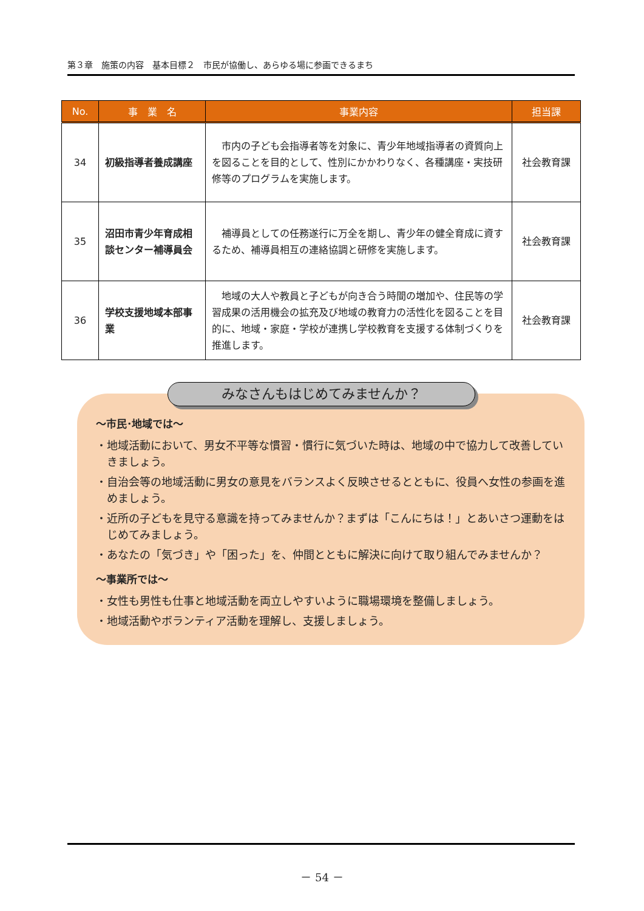第３章　施策の内容　基本目標２　市民が協働し、あらゆる場に参画できるまち
| No. | 事 業 名 | 事業内容 | 担当課 |
| --- | --- | --- | --- |
| 34 | 初級指導者養成講座 | 市内の子ども会指導者等を対象に、青少年地域指導者の資質向上を図ることを目的として、性別にかかわりなく、各種講座・実技研修等のプログラムを実施します。 | 社会教育課 |
| 35 | 沼田市青少年育成相談センター補導員会 | 補導員としての任務遂行に万全を期し、青少年の健全育成に資するため、補導員相互の連絡協調と研修を実施します。 | 社会教育課 |
| 36 | 学校支援地域本部事業 | 地域の大人や教員と子どもが向き合う時間の増加や、住民等の学習成果の活用機会の拡充及び地域の教育力の活性化を図ることを目的に、地域・家庭・学校が連携し学校教育を支援する体制づくりを推進します。 | 社会教育課 |
みなさんもはじめてみませんか？
～市民･地域では～
・地域活動において、男女不平等な慣習・慣行に気づいた時は、地域の中で協力して改善していきましょう。
・自治会等の地域活動に男女の意見をバランスよく反映させるとともに、役員へ女性の参画を進めましょう。
・近所の子どもを見守る意識を持ってみませんか？まずは「こんにちは！」とあいさつ運動をはじめてみましょう。
・あなたの「気づき」や「困った」を、仲間とともに解決に向けて取り組んでみませんか？
～事業所では～
・女性も男性も仕事と地域活動を両立しやすいように職場環境を整備しましょう。
・地域活動やボランティア活動を理解し、支援しましょう。
－ 54 －